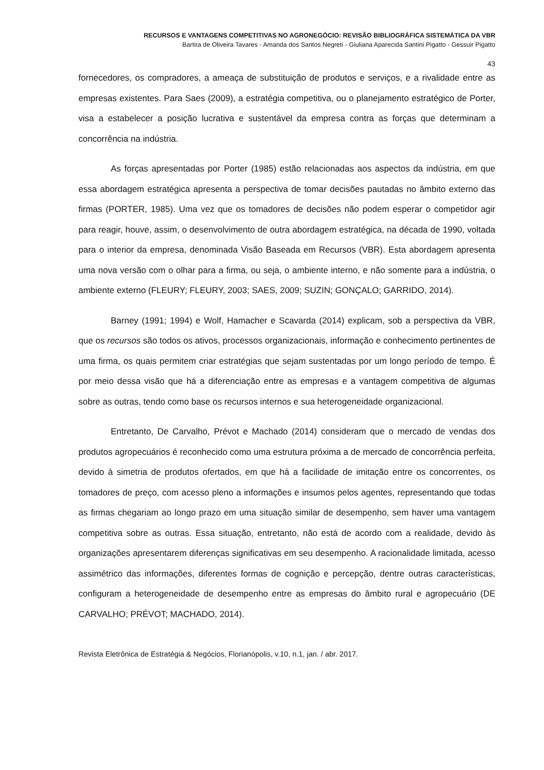RECURSOS E VANTAGENS COMPETITIVAS NO AGRONEGÓCIO: REVISÃO BIBLIOGRÁFICA SISTEMÁTICA DA VBR
Bartira de Oliveira Tavares - Amanda dos Santos Negreti - Giuliana Aparecida Santini Pigatto - Gessuir Pigatto
43
fornecedores, os compradores, a ameaça de substituição de produtos e serviços, e a rivalidade entre as empresas existentes. Para Saes (2009), a estratégia competitiva, ou o planejamento estratégico de Porter, visa a estabelecer a posição lucrativa e sustentável da empresa contra as forças que determinam a concorrência na indústria.
As forças apresentadas por Porter (1985) estão relacionadas aos aspectos da indústria, em que essa abordagem estratégica apresenta a perspectiva de tomar decisões pautadas no âmbito externo das firmas (PORTER, 1985). Uma vez que os tomadores de decisões não podem esperar o competidor agir para reagir, houve, assim, o desenvolvimento de outra abordagem estratégica, na década de 1990, voltada para o interior da empresa, denominada Visão Baseada em Recursos (VBR). Esta abordagem apresenta uma nova versão com o olhar para a firma, ou seja, o ambiente interno, e não somente para a indústria, o ambiente externo (FLEURY; FLEURY, 2003; SAES, 2009; SUZIN; GONÇALO; GARRIDO, 2014).
Barney (1991; 1994) e Wolf, Hamacher e Scavarda (2014) explicam, sob a perspectiva da VBR, que os recursos são todos os ativos, processos organizacionais, informação e conhecimento pertinentes de uma firma, os quais permitem criar estratégias que sejam sustentadas por um longo período de tempo. É por meio dessa visão que há a diferenciação entre as empresas e a vantagem competitiva de algumas sobre as outras, tendo como base os recursos internos e sua heterogeneidade organizacional.
Entretanto, De Carvalho, Prévot e Machado (2014) consideram que o mercado de vendas dos produtos agropecuários é reconhecido como uma estrutura próxima a de mercado de concorrência perfeita, devido à simetria de produtos ofertados, em que há a facilidade de imitação entre os concorrentes, os tomadores de preço, com acesso pleno a informações e insumos pelos agentes, representando que todas as firmas chegariam ao longo prazo em uma situação similar de desempenho, sem haver uma vantagem competitiva sobre as outras. Essa situação, entretanto, não está de acordo com a realidade, devido às organizações apresentarem diferenças significativas em seu desempenho. A racionalidade limitada, acesso assimétrico das informações, diferentes formas de cognição e percepção, dentre outras características, configuram a heterogeneidade de desempenho entre as empresas do âmbito rural e agropecuário (DE CARVALHO; PRÉVOT; MACHADO, 2014).
Revista Eletrônica de Estratégia & Negócios, Florianópolis, v.10, n.1, jan. / abr. 2017.